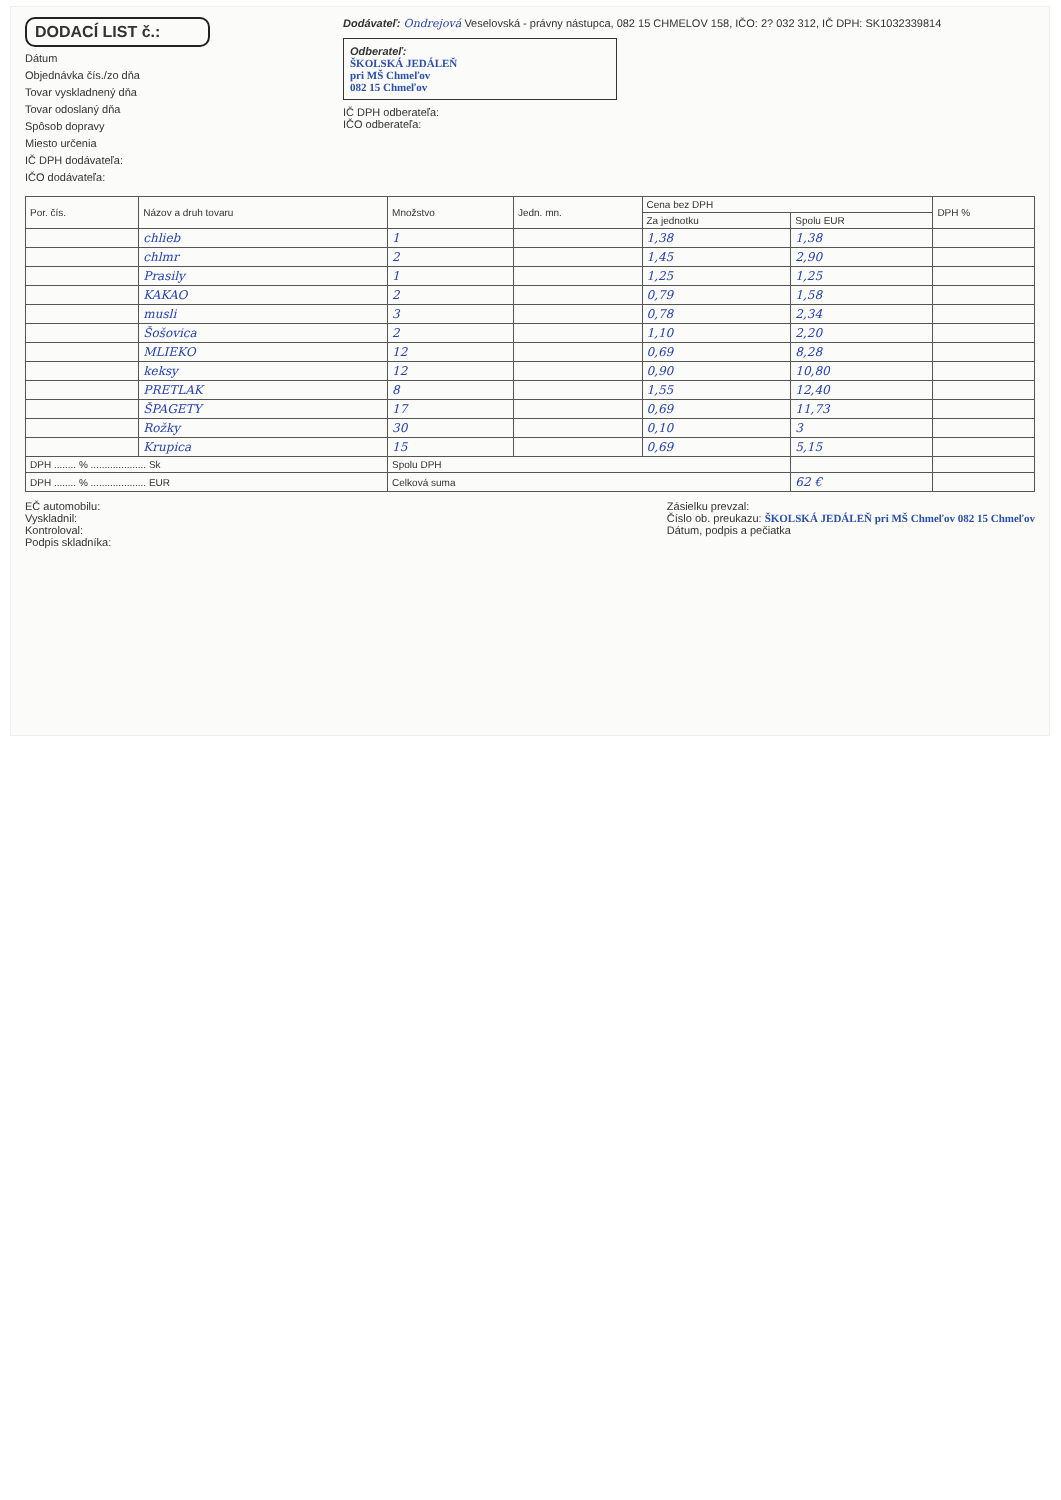DODACÍ LIST č.:
Dátum
Objednávka čís./zo dňa
Tovar vyskladnený dňa
Tovar odoslaný dňa
Spôsob dopravy
Miesto určenia
IČ DPH dodávateľa:
IČO dodávateľa:
Dodávateľ: Ondrejová Veselovská - právny nástupca, 082 15 CHMELOV 158, IČO: 2? 032 312, IČ DPH: SK1032339814
Odberateľ:
ŠKOLSKÁ JEDÁLEŇ
pri MŠ Chmeľov
082 15 Chmeľov
IČ DPH odberateľa:
IČO odberateľa:
| Por. čís. | Názov a druh tovaru | Množstvo | Jedn. mn. | Cena bez DPH | | DPH % |
| --- | --- | --- | --- | --- | --- | --- |
| | | | | Za jednotku | Spolu EUR | |
| | chlieb | 1 | | 1,38 | 1,38 | |
| | chlmr | 2 | | 1,45 | 2,90 | |
| | Prasily | 1 | | 1,25 | 1,25 | |
| | KAKAO | 2 | | 0,79 | 1,58 | |
| | musli | 3 | | 0,78 | 2,34 | |
| | Šošovica | 2 | | 1,10 | 2,20 | |
| | MLIEKO | 12 | | 0,69 | 8,28 | |
| | keksy | 12 | | 0,90 | 10,80 | |
| | PRETLAK | 8 | | 1,55 | 12,40 | |
| | ŠPAGETY | 17 | | 0,69 | 11,73 | |
| | Rožky | 30 | | 0,10 | 3 | |
| | Krupica | 15 | | 0,69 | 5,15 | |
| DPH ........ % .................... Sk | | Spolu DPH | | | | |
| DPH ........ % .................... EUR | | Celková suma | | | 62 € | |
EČ automobilu:
Vyskladnil:
Kontroloval:
Podpis skladníka:
Zásielku prevzal:
Číslo ob. preukazu: ŠKOLSKÁ JEDÁLEŇ pri MŠ Chmeľov 082 15 Chmeľov
Dátum, podpis a pečiatka